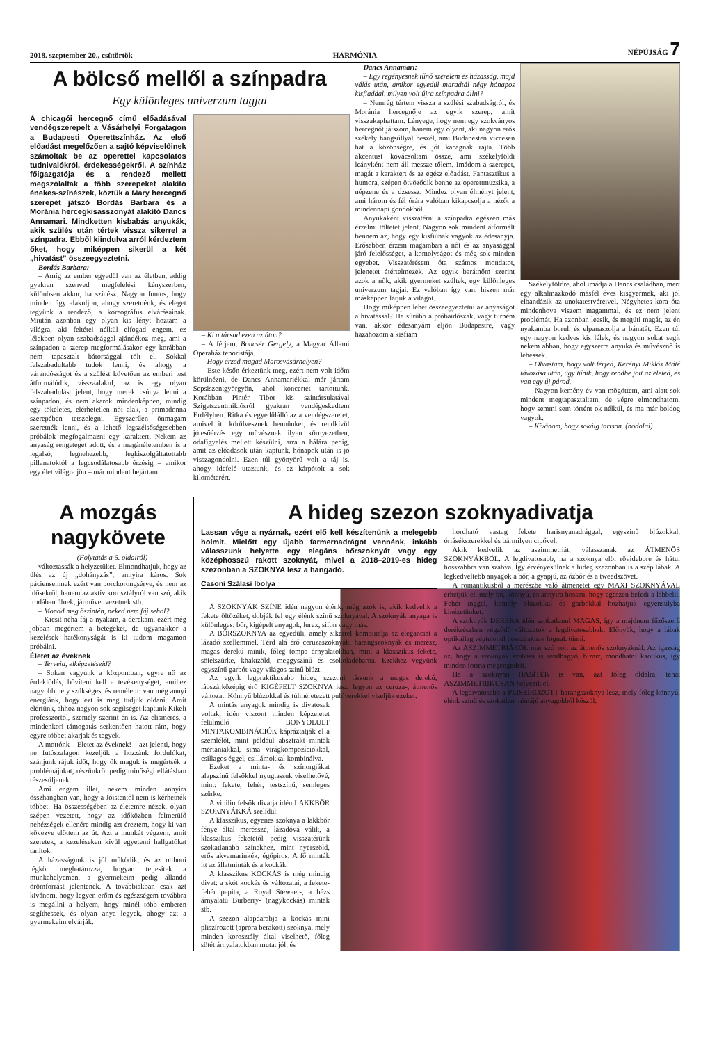2018. szeptember 20., csütörtök HARMÓNIA NÉPÚJSÁG 7
A bölcső mellől a színpadra
Egy különleges univerzum tagjai
A chicagói hercegnő című előadásával vendégszerepelt a Vásárhelyi Forgatagon a Budapesti Operettszínház. Az első előadást megelőzően a sajtó képviselőinek számoltak be az operettel kapcsolatos tudnivalókról, érdekességekről. A színház főigazgatója és a rendező mellett megszólaltak a főbb szerepeket alakító énekes-színészek, köztük a Mary hercegnő szerepét játszó Bordás Barbara és a Moránia hercegkisasszonyát alakító Dancs Annamari. Mindketten kisbabás anyukák, akik szülés után tértek vissza sikerrel a színpadra. Ebből kiindulva arról kérdeztem őket, hogy miképpen sikerül a két „hivatást” összeegyeztetni.
Bordás Barbara:
– Amíg az ember egyedül van az életben, addig gyakran szenved megfelelési kényszerben, különösen akkor, ha színész. Nagyon fontos, hogy minden úgy alakuljon, ahogy szeretnénk, és eleget tegyünk a rendező, a koreográfus elvárásainak. Miután azonban egy olyan kis lényt hoztam a világra, aki feltétel nélkül elfogad engem, ez lélekben olyan szabadsággal ajándékoz meg, ami a színpadon a szerep megformálásakor egy korábban nem tapasztalt bátorsággal tölt el. Sokkal felszabadultabb tudok lenni, és ahogy a várandósságot és a szülést követően az emberi test átformálódik, visszaalakul, az is egy olyan felszabadulást jelent, hogy merek csúnya lenni a színpadon, és nem akarok mindenképpen, mindig egy tökéletes, elérhetetlen női alak, a primadonna szerepében tetszelegni. Egyszerűen önmagam szeretnék lenni, és a lehető legszélsőségesebben próbálok megfogalmazni egy karaktert. Nekem az anyaság rengeteget adott, és a magánéletemben is a legalsó, legnehezebb, legkiszolgáltatottabb pillanatoktól a legcsodálatosabb érzésig – amikor egy élet világra jön – már mindent bejártam.
– Ki a társad ezen az úton?
– A férjem, Boncsér Gergely, a Magyar Állami Operaház tenoristája.
– Hogy érzed magad Marosvásárhelyen?
– Este későn érkeztünk meg, ezért nem volt időm körülnézni, de Dancs Annamariékkal már jártam Sepsiszentgyörgyön, ahol koncertet tartottunk. Korábban Pintér Tibor kis színtársulatával Szigetszentmiklósról gyakran vendégeskedtem Erdélyben. Ritka és egyedülálló az a vendégszeretet, amivel itt körülvesznek bennünket, és rendkívül jólesőérzés egy művésznek ilyen környezetben, odafigyelés mellett készülni, arra a hálára pedig, amit az előadások után kaptunk, hónapok után is jó visszagondolni. Ezen túl gyönyörű volt a táj is, ahogy idefelé utaztunk, és ez kárpótolt a sok kilométerért.
Dancs Annamari:
– Egy regényesnek tűnő szerelem és házasság, majd válás után, amikor egyedül maradtál négy hónapos kisfiaddal, milyen volt újra színpadra állni?
– Nemrég tértem vissza a szülési szabadságról, és Moránia hercegnője az egyik szerep, amit visszakaphattam. Lényege, hogy nem egy szokványos hercegnőt játszom, hanem egy olyant, aki nagyon erős székely hangsúllyal beszél, ami Budapesten viccesen hat a közönségre, és jót kacagnak rajta. Több akcentust kovácsoltam össze, ami székelyföldi leányként nem áll messze tőlem. Imádom a szerepet, magát a karaktert és az egész előadást. Fantasztikus a humora, szépen ötvöződik benne az operettmuzsika, a népzene és a dzsessz. Mindez olyan élményt jelent, ami három és fél órára valóban kikapcsolja a nézőt a mindennapi gondokból.
Anyukaként visszatérni a színpadra egészen más érzelmi töltetet jelent. Nagyon sok mindent átformált bennem az, hogy egy kisfiúnak vagyok az édesanyja. Erősebben érzem magamban a nőt és az anyasággal járó felelősséget, a komolyságot és még sok minden egyebet. Visszatérésem óta számos mondatot, jelenetet átértelmezek. Az egyik barátnőm szerint azok a nők, akik gyermeket szültek, egy különleges univerzum tagjai. Ez valóban így van, hiszen már másképpen látjuk a világot.
Hogy miképpen lehet összeegyeztetni az anyaságot a hivatással? Ha sűrűbb a próbaidőszak, vagy turném van, akkor édesanyám eljön Budapestre, vagy hazahozom a kisfiam
Székelyföldre, ahol imádja a Dancs családban, mert egy alkalmazkodó másfél éves kisgyermek, aki jól elbandázik az unokatestvéreivel. Négyhetes kora óta mindenhova viszem magammal, és ez nem jelent problémát. Ha azonban leesik, és megüti magát, az én nyakamba borul, és elpanaszolja a bánatát. Ezen túl egy nagyon kedves kis lélek, és nagyon sokat segít nekem abban, hogy egyszerre anyuka és művésznő is lehessek.
– Olvastam, hogy volt férjed, Kerényi Miklós Máté távozása után, úgy tűnik, hogy rendbe jött az életed, és van egy új párod.
– Nagyon kemény év van mögöttem, ami alatt sok mindent megtapasztaltam, de végre elmondhatom, hogy semmi sem történt ok nélkül, és ma már boldog vagyok.
– Kívánom, hogy sokáig tartson. (bodolai)
A mozgás nagykövete
(Folytatás a 6. oldalról)
változtassák a helyzetüket. Elmondhatjuk, hogy az ülés az új „dohányzás”, annyira káros. Sok páciensemnek ezért van porckorongsérve, és nem az idősekről, hanem az aktív korosztályról van szó, akik irodában ülnek, járművet vezetnek stb.
– Mondd meg őszintén, neked nem fáj sehol?
– Kicsit néha fáj a nyakam, a derekam, ezért még jobban megértem a betegeket, de ugyanakkor a kezelések hatékonyságát is ki tudom magamon próbálni.
Életet az éveknek
– Terveid, elképzeléseid?
– Sokan vagyunk a központban, egyre nő az érdeklődés, bővíteni kell a tevékenységet, amihez nagyobb hely szükséges, és remélem: van még annyi energiánk, hogy ezt is meg tudjuk oldani. Amit elértünk, ahhoz nagyon sok segítséget kaptunk Kikeli professzortól, személy szerint én is. Az elismerés, a mindenkori támogatás serkentően hatott rám, hogy egyre többet akarjak és tegyek.
A mottónk – Életet az éveknek! – azt jelenti, hogy ne futószalagon kezeljük a hozzánk fordulókat, szánjunk rájuk időt, hogy ők maguk is megértsék a problémájukat, részünkről pedig minőségi ellátásban részesüljenek.
Ami engem illet, nekem minden annyira összhangban van, hogy a Jóistentől nem is kérhetnék többet. Ha összességében az életemre nézek, olyan szépen vezetett, hogy az időközben felmerülő nehézségek ellenére mindig azt éreztem, hogy ki van kövezve előttem az út. Azt a munkát végzem, amit szeretek, a kezeléseken kívül egyetemi hallgatókat tanítok.
A házasságunk is jól működik, és az otthoni légkör meghatározza, hogyan teljesítek a munkahelyemen, a gyermekeim pedig állandó örömforrást jelentenek. A továbbiakban csak azt kívánom, hogy legyen erőm és egészségem továbbra is megállni a helyem, hogy minél több emberen segíthessek, és olyan anya legyek, ahogy azt a gyermekeim elvárják.
A hideg szezon szoknyadivatja
Lassan vége a nyárnak, ezért elő kell készítenünk a melegebb holmit. Mielőtt egy újabb farmernadrágot vennénk, inkább válasszunk helyette egy elegáns bőrszoknyát vagy egy középhosszú rakott szoknyát, mivel a 2018–2019-es hideg szezonban a SZOKNYA lesz a hangadó.
Casoni Szálasi Ibolya
A SZOKNYÁK SZÍNE idén nagyon élénk, még azok is, akik kedvelik a fekete öltözéket, dobják fel egy élénk színű szoknyával. A szoknyák anyaga is különleges: bőr, kigépelt anyagok, lurex, sifon vagy más.
A BŐRSZOKNYA az egyedüli, amely sikerrel kombinálja az eleganciát a lázadó szellemmel. Térd alá érő ceruzaszoknyák, harangszoknyák és merész, magas derekú minik, főleg tompa árnyalatokban, mint a klasszikus fekete, sötétszürke, khakizöld, meggyszínű és csokoládébarna. Ezekhez vegyünk egyszínű garbót vagy világos színű blúzt.
Az egyik legpraktikusabb hideg szezoni társunk a magas derekú, lábszárközépig érő KIGÉPELT SZOKNYA lesz, legyen az ceruza-, átmenős változat. Könnyű blúzokkal és túlméretezett pulóverekkel viseljük ezeket.
A mintás anyagok mindig is divatosak voltak, idén viszont minden képzeletet felülmúló BONYOLULT MINTAKOMBINÁCIÓK kápráztatják el a szemlélőt, mint például absztrakt minták mértaniakkal, sima virágkompozíciókkal, csillagos éggel, csillámokkal kombinálva.
Ezeket a minta- és színorgiákat alapszínű felsőkkel nyugtassuk viselhetővé, mint: fekete, fehér, testszínű, semleges szürke.
A vinilin felsők divatja idén LAKKBŐR SZOKNYÁKKÁ szelídül.
A klasszikus, egyenes szoknya a lakkbőr fénye által merésszé, lázadóvá válik, a klasszikus feketétől pedig visszatérünk szokatlanabb színekhez, mint nyerszöld, erős akvamarinkék, égőpiros. A fő minták itt az állatminták és a kockák.
A klasszikus KOCKÁS is még mindig divat: a skót kockás és változatai, a fekete-fehér pepita, a Royal Stewaer-, a bézs árnyalatú Burberry- (nagykockás) minták stb.
A szezon alapdarabja a kockás mini pliszírozott (apróra berakott) szoknya, mely minden korosztály által viselhető, főleg sötét árnyalatokban mutat jól, és
hordható vastag fekete harisnyanadrággal, egyszínű blúzokkal, óriásékszerekkel és bármilyen cipővel.
Akik kedvelik az aszimmetriát, válasszanak az ÁTMENŐS SZOKNYÁKBÓL. A legdivatosabb, ha a szoknya elöl rövidebbre és hátul hosszabbra van szabva. Így érvényesülnek a hideg szezonban is a szép lábak. A legkedveltebb anyagok a bőr, a gyapjú, az őzbőr és a tweedszövet.
A romantikusból a merészbe való átmenetet egy MAXI SZOKNYÁVAL érhetjük el, mely bő, könnyű, és annyira hosszú, hogy egészen befedi a lábbelit. Fehér inggel, komoly blúzokkal és garbókkal hozhatjuk egyensúlyba kinézetünket.
A szoknyák DEREKA idén szokatlanul MAGAS, így a majdnem fűzőszerű derékrészben végződő változatok a legdivatosabbak. Előnyük, hogy a lábak optikailag végtelenül hosszúaknak fognak tűnni.
Az ASZIMMETRIÁRÓL már szó volt az átmenős szoknyáknál. Az igazság az, hogy a szoknyák szabása is rendhagyó, bizarr, mondhatni kaotikus, így minden forma megengedett.
Ha a szoknyán HASÍTÉK is van, azt főleg oldalra, tehát ASZIMMETRIKUSAN helyezik el.
A legdivatosabb a PLISZÍROZOTT harangszoknya lesz, mely főleg könnyű, élénk színű és szokatlan mintájú anyagokból készül.